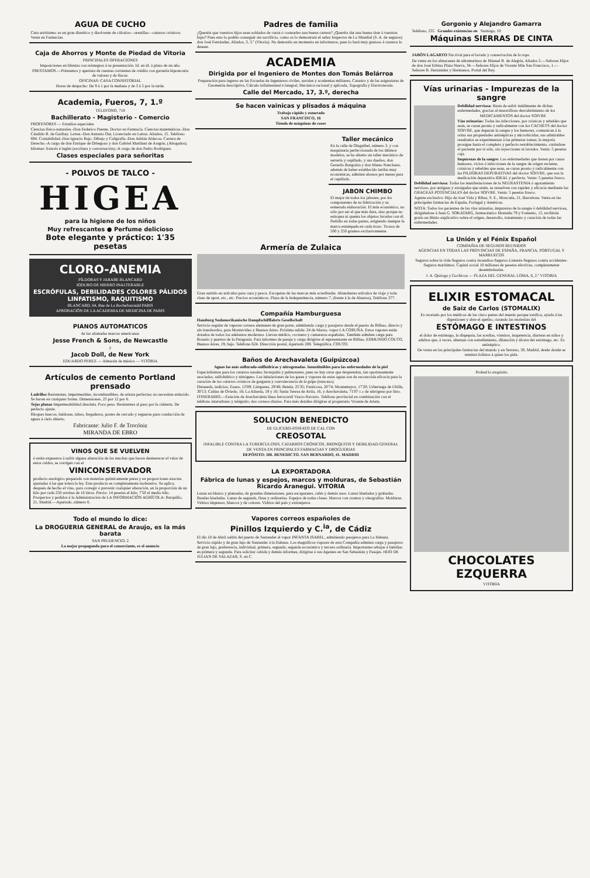AGUA DE CUCHO
Cura artritismo; es un gran diurético y disolvente de cálculos—arenillas—catarros crónicos. Venta en Farmacias.
Caja de Ahorros y Monte de Piedad de Vitoria
PRINCIPALES OPERACIONES
Imposiciones en libretas con reintegros á su presentación. Id. en id. á plazo de un año.
PRESTAMOS.—Préstamos y apertura de cuentas corrientes de crédito con garantía hipotecaria de valores y de fincas.
OFICINAS: CASA CONSISTORIAL
Horas de despacho: De 9 á 1 por la mañana y de 3 á 5 por la tarde.
Academia, Fueros, 7, 1.º
TELEFONO, 718
Bachillerato - Magisterio - Comercio
PROFESORES — Estudios especiales
Ciencias físico-naturales.-Don Federico Puente, Doctor en Farmacia. Ciencias matemáticas.-Don Cándido R. de Garibay. Letras.-Don Antonio Oar, Licenciado en Letras. Aliados, 15. Teléfono 694. Contabilidad.-Don Ignacio Bajo. Dibujo y Caligrafía.-Don Adrián Aldecoa. Carrera de Derecho.-A cargo de don Enrique de Orbegozo y don Gabriel Martínez de Aragón, (Abogados). Idiomas: francés é inglés (escritura y conversación).-A cargo de don Pedro Rodríguez.
Clases especiales para señoritas
- POLVOS DE TALCO -
HIGEA
para la higiene de los niños
Muy refrescantes ● Perfume delicioso
Bote elegante y práctico: 1'35 pesetas
CLORO-ANEMIA
PÍLDORAS Y JARABE BLANCARD
IODURO DE HIERRO INALTERABLE
ESCRÓFULAS, DEBILIDADES COLORES PÁLIDOS LINFATISMO, RAQUITISMO
BLANCARD, 64, Rue de La Rochefoucauld PARIS
APROBACIÓN DE LA ACADEMIA DE MEDICINA DE PARIS
PIANOS AUTOMATICOS
de las afamadas marcas americanas
Jesse French & Sons, de Newcastle
y
Jacob Doll, de New York
EDUARDO PEREZ — Almacén de música — VITORIA
Artículos de cemento Portland prensado
Ladrillos Resistentes, impermeables, incombustibles, de aristas perfectas; no necesitan enlucido. Se hacen en cualquier forma. Dimensiones, 25 por 12 por 6.
Tejas planas Impermeabilidad absoluta. Poco peso. Resistentes al paso por la cubierta. De perfecto ajuste.
Bloques huecos, baldosas, tubos, fregaderos, postes de cercado y regueras para conducción de aguas á cielo abierto.
Fabricante: Julio F. de Trocóniz
MIRANDA DE EBRO
VINOS QUE SE VUELVEN
ó están expuestos á sufrir alguna alteración de las muchas que hacen desmerecer el valor de estos caldos, se corrigen con el
VINICONSERVADOR
producto enológico preparado con materias químicamente puras y en proporciones exactas ajustadas á las que tolera la ley. Este producto es completamente inofensivo. Se aplica, después de hecho el vino, para corregir ó prevenir cualquier alteración, en la proporción de un kilo por cada 250 arrobas de 16 litros. Precio: 14 pesetas el kilo; 7'50 el medio kilo. Prospectos y pedidos á la Administración de LA INFORMACIÓN AGRÍCOLA: Barquillo, 21, Madrid.—Apartado, número 6.
Todo el mundo lo dice:
La DROGUERIA GENERAL de Araujo, es la más barata
SAN PRUDENCIO, 2
La mejor propaganda para el comerciante, es el anuncio
Padres de familia
¿Queréis que vuestros hijos sean soldados de cuota ó costearles una buena carrera? ¿Queréis dar una buena dote á vuestras hijas? Pues esto lo podéis conseguir sin sacrificio, como os lo demostrará el señor Inspector de La Mundial (S. A. de seguros) don José Fernández, Aliados, 3, 3.º (Vitoria). No demoréis un momento en informaros, pues lo hará muy gustoso á cuantos lo deseen.
ACADEMIA
Dirigida por el Ingeniero de Montes don Tomás Belárroa
Preparación para ingreso en las Escuelas de Ingenieros civiles, navales y academias militares, Catastro y de las asignaturas de Geometría descriptiva, Cálculo infinitesimal é integral, Mecánica racional y aplicada, Topografía y Electrotecnia.
Calle del Mercado, 17, 3.º, derecha
Se hacen vainicas y plisados á máquina
Trabajo rápido y esmerado
SAN FRANCISCO, 16
Tienda de máquinas de coser
Taller mecánico
En la calle de Olaguíbel, número 3, y con maquinaria perfeccionada de los últimos modelos, se ha abierto un taller mecánico de serrería y cepillado, y sus dueños, don Gerardo Ibargoitia y don Mateo Nanclares, además de haber establecido tarifas muy económicas, admiten abonos por meses para el cepillado.
JABON CHIMBO
El mejor de todos los jabones, por los componentes de su fabricación y su esmerada elaboración. El más económico, no sólo por ser el que más dura, sino porque no estropea ni quema los objetos lavados con él. Pedidlo en todas partes, exigiendo siempre la marca estampada en cada trozo. Trozos de 500 y 250 gramos exclusivamente.
Armería de Zulaica
Gran surtido en artículos para caza y pesca. Escopetas de las marcas más acreditadas. Abundantes artículos de viaje y toda clase de sport, etc., etc. Precios económicos. Plaza de la Independencia, número 7, (frente á la de Abastos), Teléfono 377.
Compañía Hamburguesa
Hamburg Sudamerikanische Dampfschifffahrts Gesellschaft
Servicio regular de vapores correos alemanes de gran porte, admitiendo carga y pasajeros desde el puerto de Bilbao, directo y sin transbordos, para Montevideo y Buenos Aires. Próxima salida: 24 de Marzo, vapor LA CORUÑA. Estos vapores están dotados de todos los adelantos modernos. Llevan médico, cocinero y camareros españoles. También admiten carga para Rosario y puertos de la Patagonia. Para informes de pasaje y carga dirigirse al representante en Bilbao, EDMUNDO COUTO, Buenos Aires, 19, bajo. Teléfono 624. Dirección postal, Apartado 208. Telegráfica, COUTO.
Baños de Arechavaleta (Guipúzcoa)
Aguas las más sulfurado-sulfhídricas y nitrogenadas. Insustituibles para las enfermedades de la piel
Especialísimas para los catarros nasales, bronquitis y pulmonares, pues no hay otras que desprendan, tan oportunamente asociados, sulfohídrico y nitrógeno. Las inhalaciones de los gases y vapores de estas aguas son de reconocida eficacia para la curación de los catarros crónicos de garganta y convalecencia de la gripe (trancazo).
Ontaneda, indicios; Zuazo, 12'89; Liérganes, 29'48; Betelu, 25'35; Panticosa, 20'74; Montemayor, 17'20; Urberuaga de Ubilla, 30'13; Caldas de Oviedo, 16; La Aliseda, 19 y 16; Santa Teresa de Avila, 16, y Arechavaleta, 71'07 c.c de nitrógeno por litro.
ITINERARIO.—Estación de Arechavaleta línea ferrocarril Vasco-Navarro. Teléfono provincial en combinación con el teléfono interurbano y telégrafo; dos correos diarios. Para más detalles dirigirse al propietario Vicente de Arieta.
SOLUCION BENEDICTO
DE GLICERO-FOSFATO DE CAL CON
CREOSOTAL
INFALIBLE CONTRA LA TUBERCULOSIS, CATARROS CRÓNICOS, BRONQUITIS Y DEBILIDAD GENERAL
DE VENTA EN PRINCIPALES FARMACIAS Y DROGUERIAS
DEPÓSITO: DR. BENEDICTO. SAN BERNARDO, 41. MADRID
LA EXPORTADORA
Fábrica de lunas y espejos, marcos y molduras, de Sebastián Ricardo Aranegui. VITORIA
Lunas en blanco y plateadas, de grandes dimensiones, para escaparates, cafés y demás usos. Lunas biseladas y grabadas. Bandas biseladas. Lunas de segunda, finas y ordinarias. Espejos de todas clases. Marcos con cromos y oleografías. Molduras. Vidrios impresos, blancos y de colores. Vidrios del país y extranjeros.
Vapores correos españoles de
Pinillos Izquierdo y C.<sup>ia</sup>, de Cádiz
El día 10 de Abril saldrá del puerto de Santander el vapor INFANTA ISABEL, admitiendo pasajeros para La Habana.
Servicio rápido y de gran lujo de Santander á la Habana. Los magníficos vapores de esta Compañía admiten carga y pasajeros de gran lujo, preferencia, individual, primera, segunda, segunda económica y tercera ordinaria. Importantes rebajas á familias en primera y segunda. Para solicitar cabida y demás informes, dirigirse á sus Agentes en San Sebastián y Pasajes. HIJO DE JULIAN DE SALAZAR, S. en C.
Gorgonio y Alejandro Gamarra
Teléfono, 235 Grandes existencias en Santiago, 10
Máquinas SIERRAS DE CINTA
JABÓN LAGARTO Sin rival para el lavado y conservación de la ropa
De venta en los almacenes de ultramarinos de Manuel R. de Alegría, Aliados 2.—Señores Hijos de don José Erbina Plaza Nueva, 34.—Señores Hijos de Vicente Más San Francisco, 1.—Señores B. Hernández y Hermanos, Portal del Rey.
Vías urinarias - Impurezas de la sangre
Debilidad nerviosa: Basta de sufrir inútilmente de dichas enfermedades, gracias al maravilloso descubrimiento de los
MEDICAMENTOS del doctor SOIVRE
Vías urinarias: Todas las infecciones, por crónicas y rebeldes que sean, se curan pronto y radicalmente con los CACHETS del doctor SOIVRE, que depuran la sangre y los humores, comunican á la orina sus propiedades antisépticas y microbicidas; sus admirables resultados se experimentan á las primeras tomas; la mejoría prosigue hasta el completo y perfecto restablecimiento, curándose el paciente por sí sólo, sin inyecciones ni lavados. Venta: 5 pesetas caja.
Impurezas de la sangre: Las enfermedades que tienen por causa humores, vicios ó infecciones de la sangre de origen reciente, crónicas y rebeldes que sean, se curan pronto y radicalmente con las PILDORAS DEPURATIVAS del doctor SOIVRE, que son la medicación depurativa IDEAL y perfecta. Venta: 5 pesetas frasco.
Debilidad nerviosa: Todas las manifestaciones de la NEURASTENIA ó agotamiento nervioso, por antiguas y arraigadas que estén, se resuelven con rapidez y eficacia mediante las GRAGEAS POTENCIALES del doctor SOIVRE. Venta: 5 pesetas frasco.
Agente exclusivo: Hijo de José Vida y Ribas, S. E., Moncada, 21, Barcelona. Venta en las principales farmacias de España, Portugal y Américas.
NOTA: Todos los pacientes de las vías urinarias, impurezas de la sangre ó debilidad nerviosa, dirigiéndose á Juan G. SOKATARG, farmacéutico Montaña 79 y Fomento, 15, recibirán gratis un librito explicativo sobre el origen, desarrollo, tratamiento y curación de todas las enfermedades.
La Unión y el Fénix Español
COMPAÑIA DE SEGUROS REUNIDOS
AGENCIAS EN TODAS LAS PROVINCIAS DE ESPAÑA, FRANCIA, PORTUGAL Y MARRUECOS
Seguros sobre la vida-Seguros contra incendios-Seguros á interés-Seguros contra accidentes-Seguros marítimos. Capital social 10 millones de pesetas efectivas, completamente desembolsadas.
J. A. Quiroga y Gochicoa — PLAZA DEL GENERAL LOMA, 6, 2.º VITORIA
ELIXIR ESTOMACAL
de Saiz de Carlos (STOMALIX)
Es recetado por los médicos de las cinco partes del mundo porque tonifica, ayuda á las digestiones y abre el apetito, curando las molestias del
ESTÓMAGO E INTESTINOS
el dolor de estómago, la dispepsia, las acedías, vómitos, inapetencia, diarreas en niños y adultos que, á veces, alternan con estreñimiento, dilatación y úlcera del estómago, etc. Es antiséptico.
De venta en las principales farmacias del mundo y en Serrano, 30, Madrid, desde donde se remiten folletos á quien los pida.
Probad lo exquisito
CHOCOLATES EZQUERRA
VITORIA